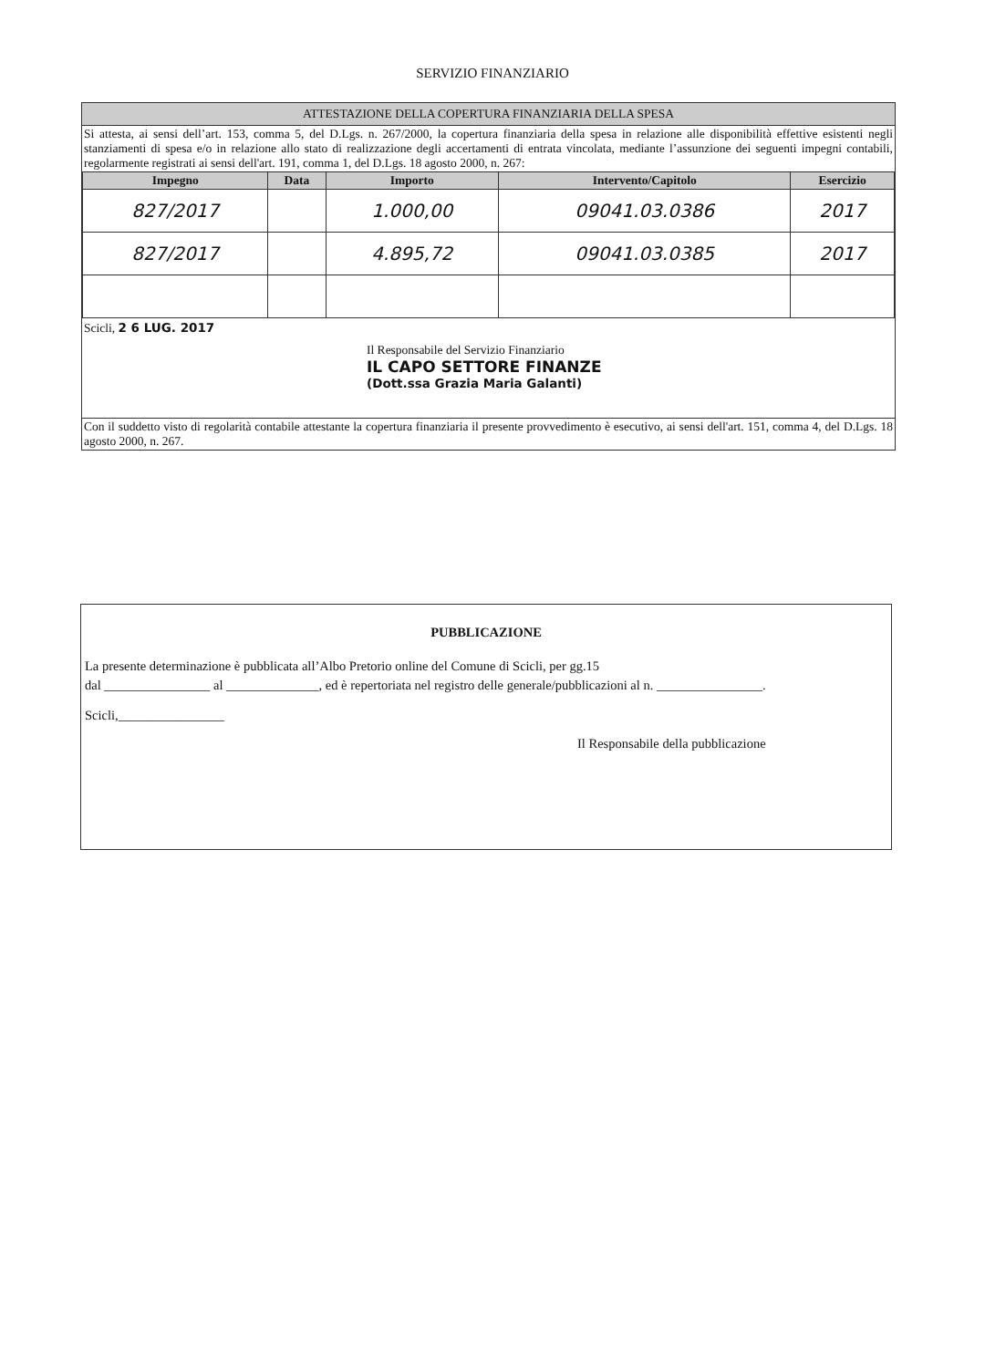SERVIZIO FINANZIARIO
ATTESTAZIONE DELLA COPERTURA FINANZIARIA DELLA SPESA
Si attesta, ai sensi dell’art. 153, comma 5, del D.Lgs. n. 267/2000, la copertura finanziaria della spesa in relazione alle disponibilità effettive esistenti negli stanziamenti di spesa e/o in relazione allo stato di realizzazione degli accertamenti di entrata vincolata, mediante l’assunzione dei seguenti impegni contabili, regolarmente registrati ai sensi dell'art. 191, comma 1, del D.Lgs. 18 agosto 2000, n. 267:
| Impegno | Data | Importo | Intervento/Capitolo | Esercizio |
| --- | --- | --- | --- | --- |
| 827/2017 | | 1.000,00 | 09041.03.0386 | 2017 |
| 827/2017 | | 4.895,72 | 09041.03.0385 | 2017 |
Scicli, 2 6 LUG. 2017
Il Responsabile del Servizio Finanziario
IL CAPO SETTORE FINANZE
(Dott.ssa Grazia Maria Galanti)
Con il suddetto visto di regolarità contabile attestante la copertura finanziaria il presente provvedimento è esecutivo, ai sensi dell'art. 151, comma 4, del D.Lgs. 18 agosto 2000, n. 267.
PUBBLICAZIONE
La presente determinazione è pubblicata all’Albo Pretorio online del Comune di Scicli, per gg.15
dal ________________ al ______________, ed è repertoriata nel registro delle generale/pubblicazioni al n. ________________.
Scicli,________________
Il Responsabile della pubblicazione